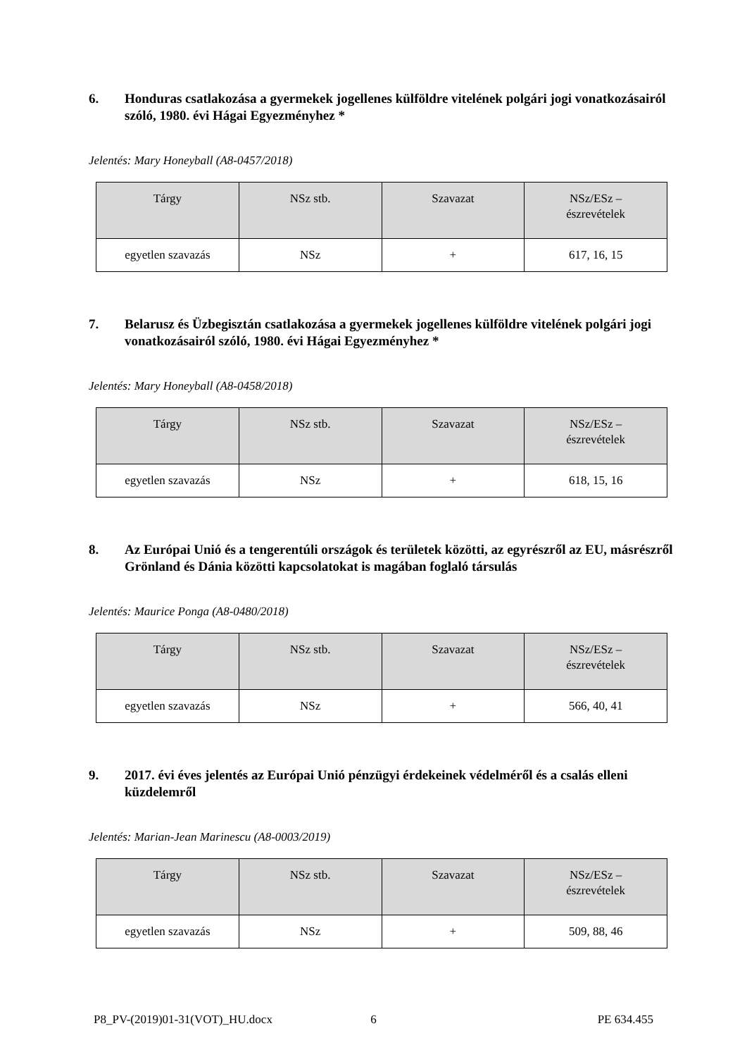6. Honduras csatlakozása a gyermekek jogellenes külföldre vitelének polgári jogi vonatkozásairól szóló, 1980. évi Hágai Egyezményhez *
Jelentés: Mary Honeyball (A8-0457/2018)
| Tárgy | NSz stb. | Szavazat | NSz/ESz – észrevételek |
| --- | --- | --- | --- |
| egyetlen szavazás | NSz | + | 617, 16, 15 |
7. Belarusz és Üzbegisztán csatlakozása a gyermekek jogellenes külföldre vitelének polgári jogi vonatkozásairól szóló, 1980. évi Hágai Egyezményhez *
Jelentés: Mary Honeyball (A8-0458/2018)
| Tárgy | NSz stb. | Szavazat | NSz/ESz – észrevételek |
| --- | --- | --- | --- |
| egyetlen szavazás | NSz | + | 618, 15, 16 |
8. Az Európai Unió és a tengerentúli országok és területek közötti, az egyrészről az EU, másrészről Grönland és Dánia közötti kapcsolatokat is magában foglaló társulás
Jelentés: Maurice Ponga (A8-0480/2018)
| Tárgy | NSz stb. | Szavazat | NSz/ESz – észrevételek |
| --- | --- | --- | --- |
| egyetlen szavazás | NSz | + | 566, 40, 41 |
9. 2017. évi éves jelentés az Európai Unió pénzügyi érdekeinek védelméről és a csalás elleni küzdelemről
Jelentés: Marian-Jean Marinescu (A8-0003/2019)
| Tárgy | NSz stb. | Szavazat | NSz/ESz – észrevételek |
| --- | --- | --- | --- |
| egyetlen szavazás | NSz | + | 509, 88, 46 |
P8_PV-(2019)01-31(VOT)_HU.docx 6 PE 634.455